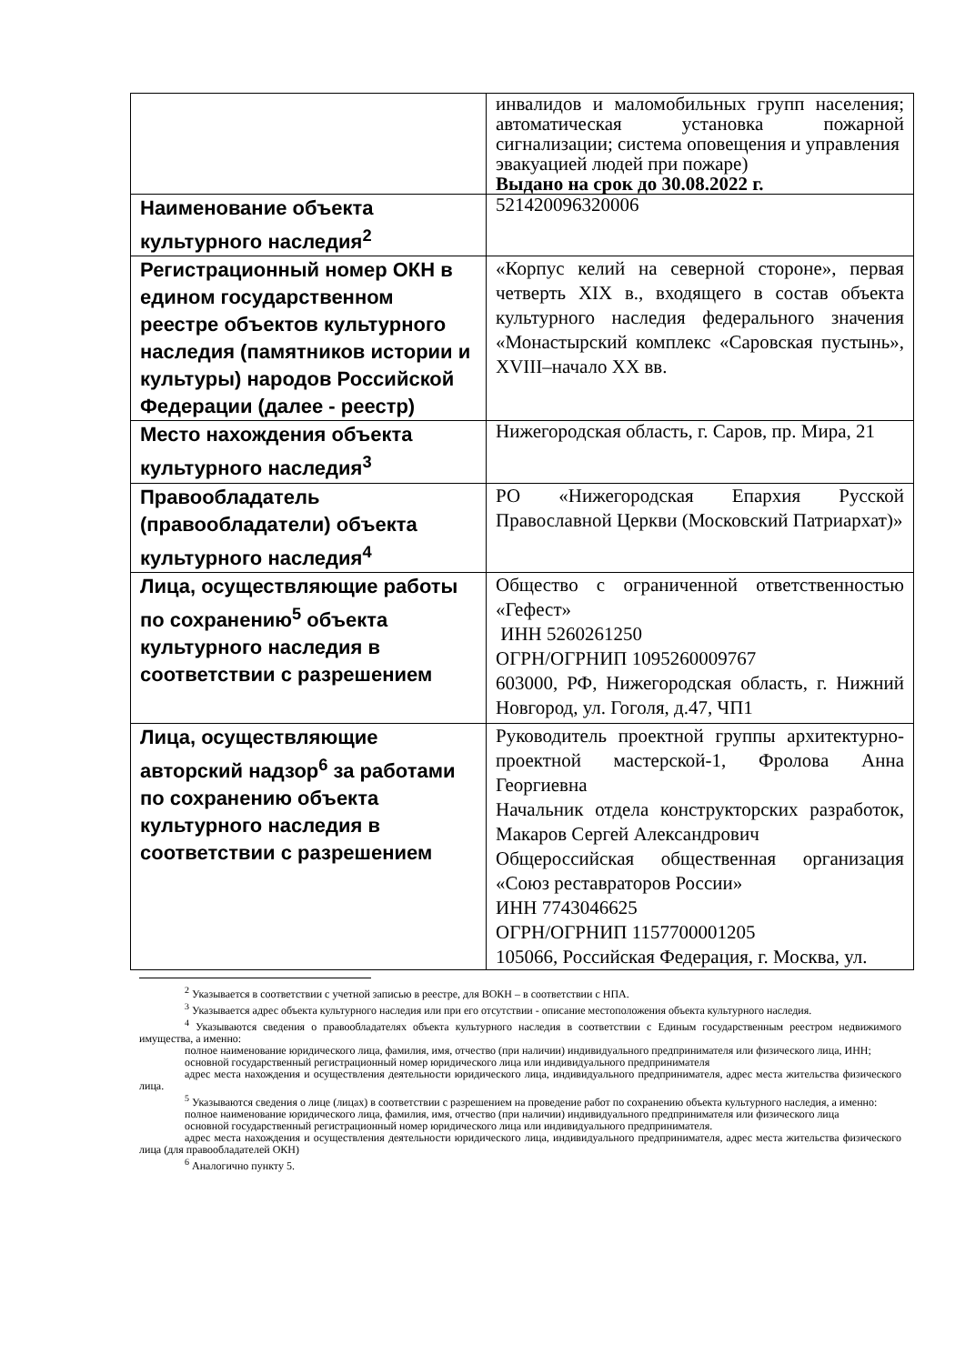| | инвалидов и маломобильных групп населения; автоматическая установка пожарной сигнализации; система оповещения и управления эвакуацией людей при пожаре) Выдано на срок до 30.08.2022 г. |
| Наименование объекта культурного наследия<sup>2</sup> | 521420096320006 |
| Регистрационный номер ОКН в едином государственном реестре объектов культурного наследия (памятников истории и культуры) народов Российской Федерации (далее - реестр) | «Корпус келий на северной стороне», первая четверть XIX в., входящего в состав объекта культурного наследия федерального значения «Монастырский комплекс «Саровская пустынь», XVIII–начало XX вв. |
| Место нахождения объекта культурного наследия<sup>3</sup> | Нижегородская область, г. Саров, пр. Мира, 21 |
| Правообладатель (правообладатели) объекта культурного наследия<sup>4</sup> | РО «Нижегородская Епархия Русской Православной Церкви (Московский Патриархат)» |
| Лица, осуществляющие работы по сохранению<sup>5</sup> объекта культурного наследия в соответствии с разрешением | Общество с ограниченной ответственностью «Гефест» ИНН 5260261250 ОГРН/ОГРНИП 1095260009767 603000, РФ, Нижегородская область, г. Нижний Новгород, ул. Гоголя, д.47, ЧП1 |
| Лица, осуществляющие авторский надзор<sup>6</sup> за работами по сохранению объекта культурного наследия в соответствии с разрешением | Руководитель проектной группы архитектурно-проектной мастерской-1, Фролова Анна Георгиевна Начальник отдела конструкторских разработок, Макаров Сергей Александрович Общероссийская общественная организация «Союз реставраторов России» ИНН 7743046625 ОГРН/ОГРНИП 1157700001205 105066, Российская Федерация, г. Москва, ул. |
<sup>2</sup> Указывается в соответствии с учетной записью в реестре, для ВОКН – в соответствии с НПА.
<sup>3</sup> Указывается адрес объекта культурного наследия или при его отсутствии - описание местоположения объекта культурного наследия.
<sup>4</sup> Указываются сведения о правообладателях объекта культурного наследия в соответствии с Единым государственным реестром недвижимого имущества, а именно:
полное наименование юридического лица, фамилия, имя, отчество (при наличии) индивидуального предпринимателя или физического лица, ИНН;
основной государственный регистрационный номер юридического лица или индивидуального предпринимателя
адрес места нахождения и осуществления деятельности юридического лица, индивидуального предпринимателя, адрес места жительства физического лица.
<sup>5</sup> Указываются сведения о лице (лицах) в соответствии с разрешением на проведение работ по сохранению объекта культурного наследия, а именно:
полное наименование юридического лица, фамилия, имя, отчество (при наличии) индивидуального предпринимателя или физического лица
основной государственный регистрационный номер юридического лица или индивидуального предпринимателя.
адрес места нахождения и осуществления деятельности юридического лица, индивидуального предпринимателя, адрес места жительства физического лица (для правообладателей ОКН)
<sup>6</sup> Аналогично пункту 5.